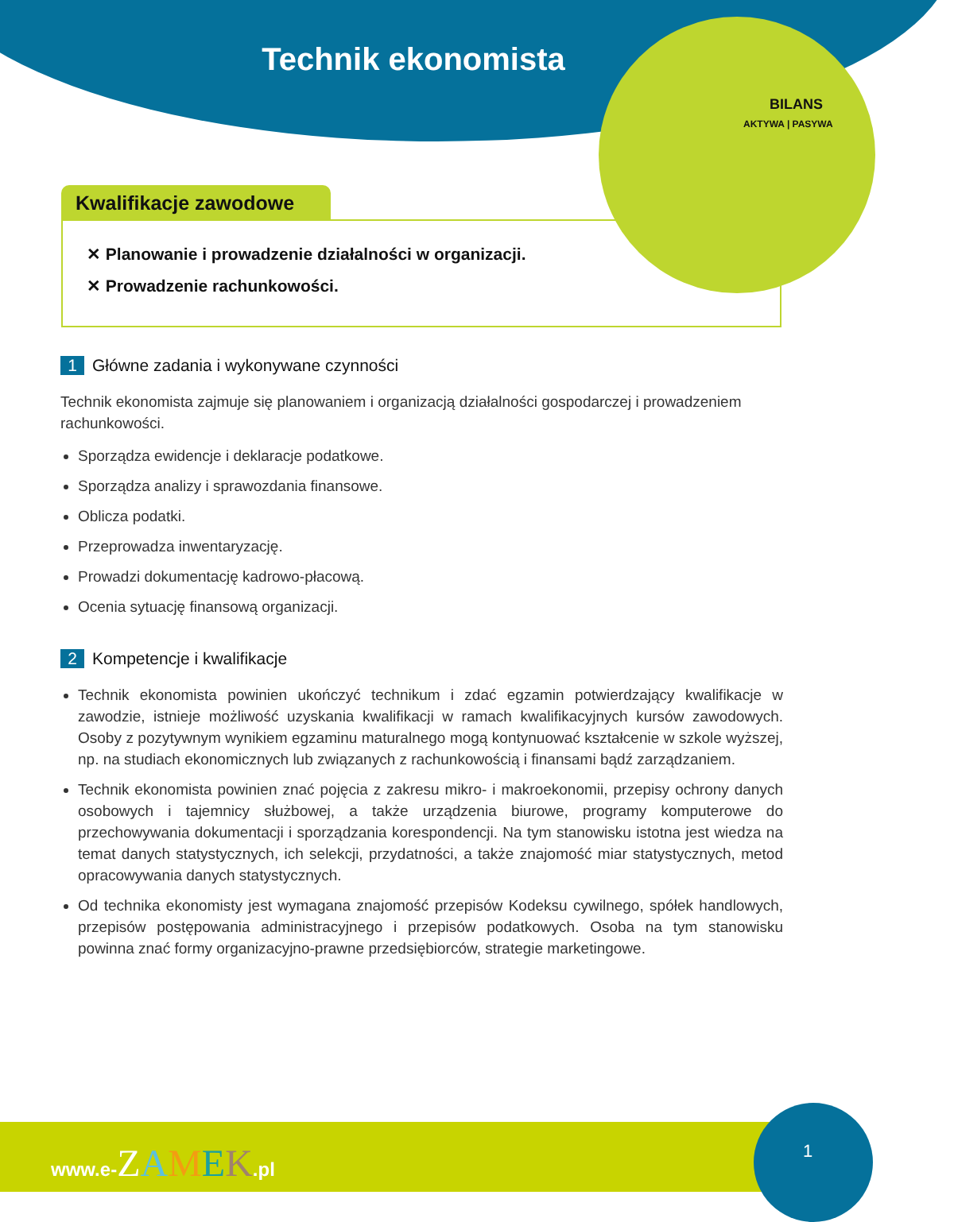BILANS
AKTYWA | PASYWA
Technik ekonomista
Kwalifikacje zawodowe
✕ Planowanie i prowadzenie działalności w organizacji.
✕ Prowadzenie rachunkowości.
1 Główne zadania i wykonywane czynności
Technik ekonomista zajmuje się planowaniem i organizacją działalności gospodarczej i prowadzeniem rachunkowości.
Sporządza ewidencje i deklaracje podatkowe.
Sporządza analizy i sprawozdania finansowe.
Oblicza podatki.
Przeprowadza inwentaryzację.
Prowadzi dokumentację kadrowo-płacową.
Ocenia sytuację finansową organizacji.
2 Kompetencje i kwalifikacje
Technik ekonomista powinien ukończyć technikum i zdać egzamin potwierdzający kwalifikacje w zawodzie, istnieje możliwość uzyskania kwalifikacji w ramach kwalifikacyjnych kursów zawodowych. Osoby z pozytywnym wynikiem egzaminu maturalnego mogą kontynuować kształcenie w szkole wyższej, np. na studiach ekonomicznych lub związanych z rachunkowością i finansami bądź zarządzaniem.
Technik ekonomista powinien znać pojęcia z zakresu mikro- i makroekonomii, przepisy ochrony danych osobowych i tajemnicy służbowej, a także urządzenia biurowe, programy komputerowe do przechowywania dokumentacji i sporządzania korespondencji. Na tym stanowisku istotna jest wiedza na temat danych statystycznych, ich selekcji, przydatności, a także znajomość miar statystycznych, metod opracowywania danych statystycznych.
Od technika ekonomisty jest wymagana znajomość przepisów Kodeksu cywilnego, spółek handlowych, przepisów postępowania administracyjnego i przepisów podatkowych. Osoba na tym stanowisku powinna znać formy organizacyjno-prawne przedsiębiorców, strategie marketingowe.
1
www.e-ZAMEK.pl